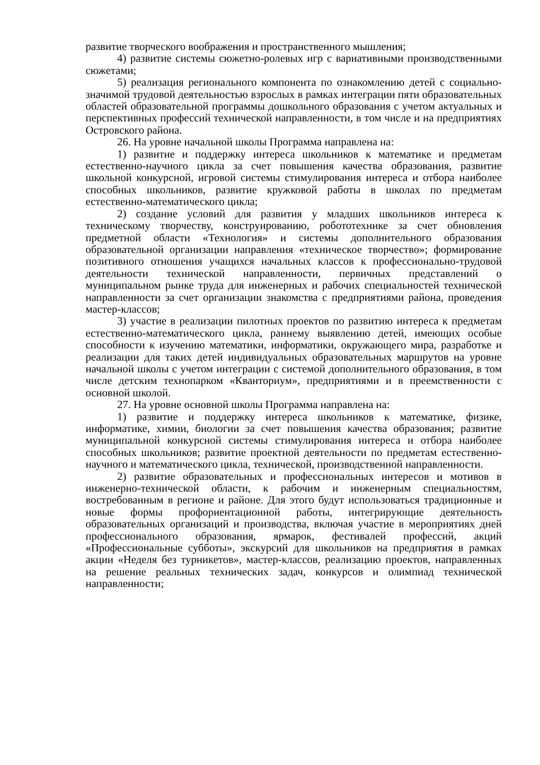развитие творческого воображения и пространственного мышления;
4) развитие системы сюжетно-ролевых игр с вариативными производственными сюжетами;
5) реализация регионального компонента по ознакомлению детей с социально- значимой трудовой деятельностью взрослых в рамках интеграции пяти образовательных областей образовательной программы дошкольного образования с учетом актуальных и перспективных профессий технической направленности, в том числе и на предприятиях Островского района.
26. На уровне начальной школы Программа направлена на:
1) развитие и поддержку интереса школьников к математике и предметам естественно-научного цикла за счет повышения качества образования, развитие школьной конкурсной, игровой системы стимулирования интереса и отбора наиболее способных школьников, развитие кружковой работы в школах по предметам естественно-математического цикла;
2) создание условий для развития у младших школьников интереса к техническому творчеству, конструированию, робототехнике за счет обновления предметной области «Технология» и системы дополнительного образования образовательной организации направления «техническое творчество»; формирование позитивного отношения учащихся начальных классов к профессионально-трудовой деятельности технической направленности, первичных представлений о муниципальном рынке труда для инженерных и рабочих специальностей технической направленности за счет организации знакомства с предприятиями района, проведения мастер-классов;
3) участие в реализации пилотных проектов по развитию интереса к предметам естественно-математического цикла, раннему выявлению детей, имеющих особые способности к изучению математики, информатики, окружающего мира, разработке и реализации для таких детей индивидуальных образовательных маршрутов на уровне начальной школы с учетом интеграции с системой дополнительного образования, в том числе детским технопарком «Кванториум», предприятиями и в преемственности с основной школой.
27. На уровне основной школы Программа направлена на:
1) развитие и поддержку интереса школьников к математике, физике, информатике, химии, биологии за счет повышения качества образования; развитие муниципальной конкурсной системы стимулирования интереса и отбора наиболее способных школьников; развитие проектной деятельности по предметам естественно-научного и математического цикла, технической, производственной направленности.
2) развитие образовательных и профессиональных интересов и мотивов в инженерно-технической области, к рабочим и инженерным специальностям, востребованным в регионе и районе. Для этого будут использоваться традиционные и новые формы профориентационной работы, интегрирующие деятельность образовательных организаций и производства, включая участие в мероприятиях дней профессионального образования, ярмарок, фестивалей профессий, акций «Профессиональные субботы», экскурсий для школьников на предприятия в рамках акции «Неделя без турникетов», мастер-классов, реализацию проектов, направленных на решение реальных технических задач, конкурсов и олимпиад технической направленности;